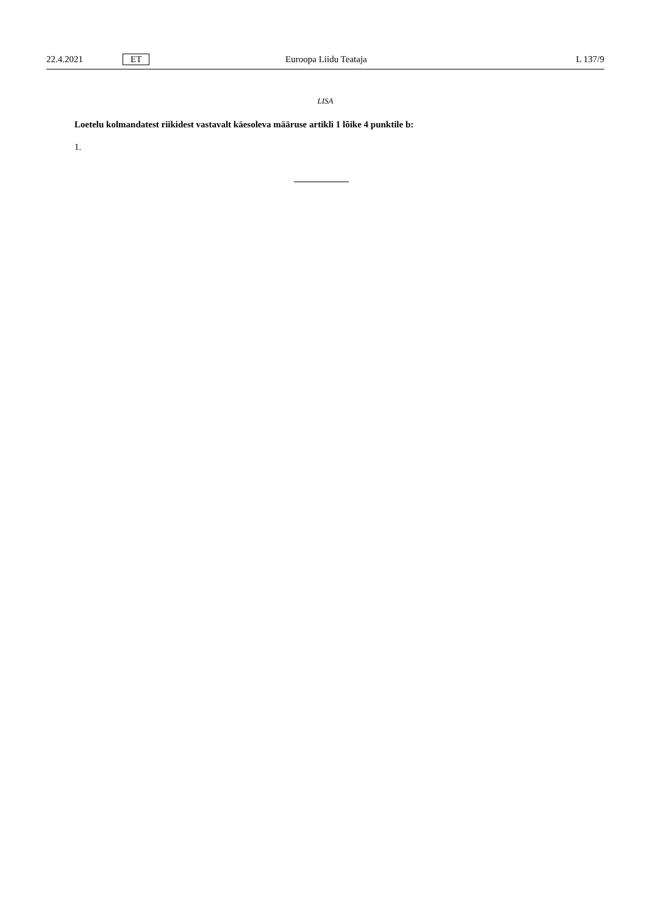22.4.2021 ET Euroopa Liidu Teataja L 137/9
LISA
Loetelu kolmandatest riikidest vastavalt käesoleva määruse artikli 1 lõike 4 punktile b:
1.